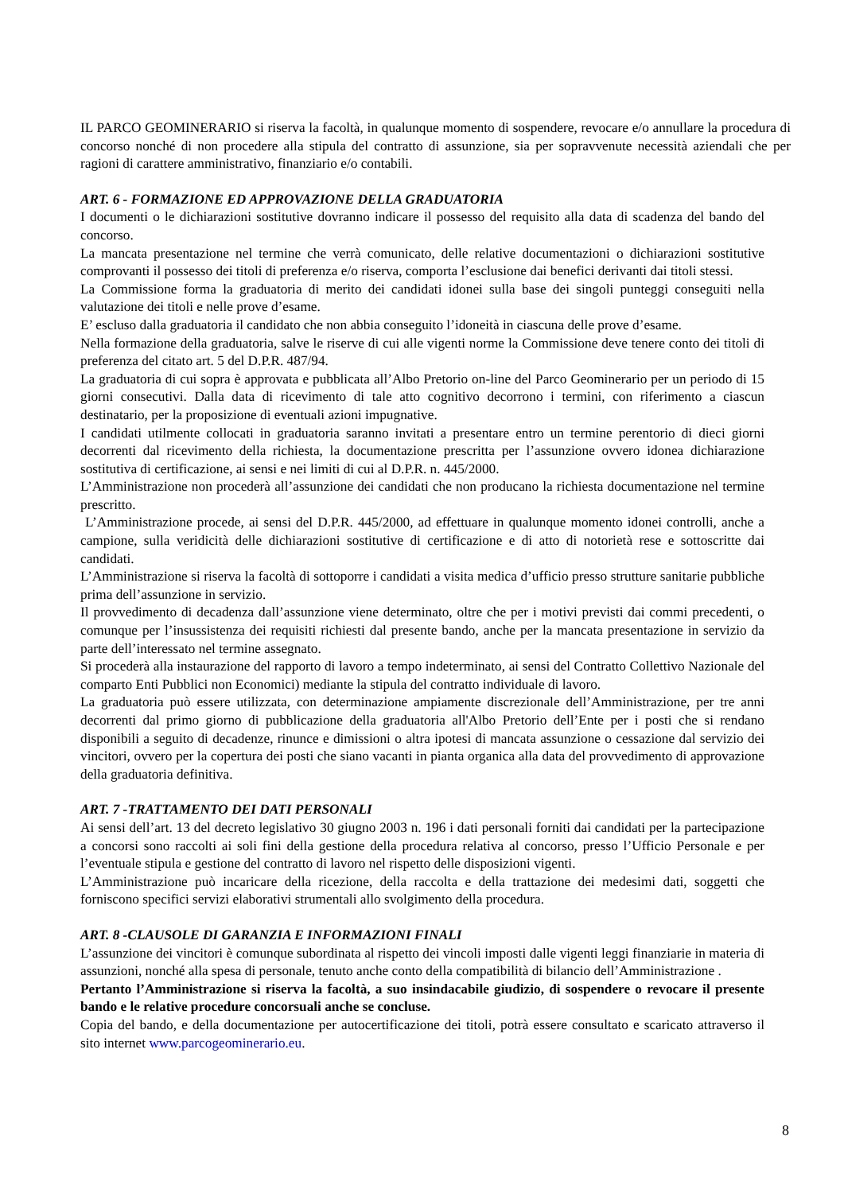IL PARCO GEOMINERARIO si riserva la facoltà, in qualunque momento di sospendere, revocare e/o annullare la procedura di concorso nonché di non procedere alla stipula del contratto di assunzione, sia per sopravvenute necessità aziendali che per ragioni di carattere amministrativo, finanziario e/o contabili.
ART. 6 - FORMAZIONE ED APPROVAZIONE DELLA GRADUATORIA
I documenti o le dichiarazioni sostitutive dovranno indicare il possesso del requisito alla data di scadenza del bando del concorso.
La mancata presentazione nel termine che verrà comunicato, delle relative documentazioni o dichiarazioni sostitutive comprovanti il possesso dei titoli di preferenza e/o riserva, comporta l’esclusione dai benefici derivanti dai titoli stessi.
La Commissione forma la graduatoria di merito dei candidati idonei sulla base dei singoli punteggi conseguiti nella valutazione dei titoli e nelle prove d’esame.
E’ escluso dalla graduatoria il candidato che non abbia conseguito l’idoneità in ciascuna delle prove d’esame.
Nella formazione della graduatoria, salve le riserve di cui alle vigenti norme la Commissione deve tenere conto dei titoli di preferenza del citato art. 5 del D.P.R. 487/94.
La graduatoria di cui sopra è approvata e pubblicata all’Albo Pretorio on-line del Parco Geominerario per un periodo di 15 giorni consecutivi. Dalla data di ricevimento di tale atto cognitivo decorrono i termini, con riferimento a ciascun destinatario, per la proposizione di eventuali azioni impugnative.
I candidati utilmente collocati in graduatoria saranno invitati a presentare entro un termine perentorio di dieci giorni decorrenti dal ricevimento della richiesta, la documentazione prescritta per l’assunzione ovvero idonea dichiarazione sostitutiva di certificazione, ai sensi e nei limiti di cui al D.P.R. n. 445/2000.
L’Amministrazione non procederà all’assunzione dei candidati che non producano la richiesta documentazione nel termine prescritto.
L’Amministrazione procede, ai sensi del D.P.R. 445/2000, ad effettuare in qualunque momento idonei controlli, anche a campione, sulla veridicità delle dichiarazioni sostitutive di certificazione e di atto di notorietà rese e sottoscritte dai candidati.
L’Amministrazione si riserva la facoltà di sottoporre i candidati a visita medica d’ufficio presso strutture sanitarie pubbliche prima dell’assunzione in servizio.
Il provvedimento di decadenza dall’assunzione viene determinato, oltre che per i motivi previsti dai commi precedenti, o comunque per l’insussistenza dei requisiti richiesti dal presente bando, anche per la mancata presentazione in servizio da parte dell’interessato nel termine assegnato.
Si procederà alla instaurazione del rapporto di lavoro a tempo indeterminato, ai sensi del Contratto Collettivo Nazionale del comparto Enti Pubblici non Economici) mediante la stipula del contratto individuale di lavoro.
La graduatoria può essere utilizzata, con determinazione ampiamente discrezionale dell’Amministrazione, per tre anni decorrenti dal primo giorno di pubblicazione della graduatoria all'Albo Pretorio dell’Ente per i posti che si rendano disponibili a seguito di decadenze, rinunce e dimissioni o altra ipotesi di mancata assunzione o cessazione dal servizio dei vincitori, ovvero per la copertura dei posti che siano vacanti in pianta organica alla data del provvedimento di approvazione della graduatoria definitiva.
ART. 7 -TRATTAMENTO DEI DATI PERSONALI
Ai sensi dell’art. 13 del decreto legislativo 30 giugno 2003 n. 196 i dati personali forniti dai candidati per la partecipazione a concorsi sono raccolti ai soli fini della gestione della procedura relativa al concorso, presso l’Ufficio Personale e per l’eventuale stipula e gestione del contratto di lavoro nel rispetto delle disposizioni vigenti.
L’Amministrazione può incaricare della ricezione, della raccolta e della trattazione dei medesimi dati, soggetti che forniscono specifici servizi elaborativi strumentali allo svolgimento della procedura.
ART. 8 -CLAUSOLE DI GARANZIA E INFORMAZIONI FINALI
L’assunzione dei vincitori è comunque subordinata al rispetto dei vincoli imposti dalle vigenti leggi finanziarie in materia di assunzioni, nonché alla spesa di personale, tenuto anche conto della compatibilità di bilancio dell’Amministrazione .
Pertanto l’Amministrazione si riserva la facoltà, a suo insindacabile giudizio, di sospendere o revocare il presente bando e le relative procedure concorsuali anche se concluse.
Copia del bando, e della documentazione per autocertificazione dei titoli, potrà essere consultato e scaricato attraverso il sito internet www.parcogeominerario.eu.
8